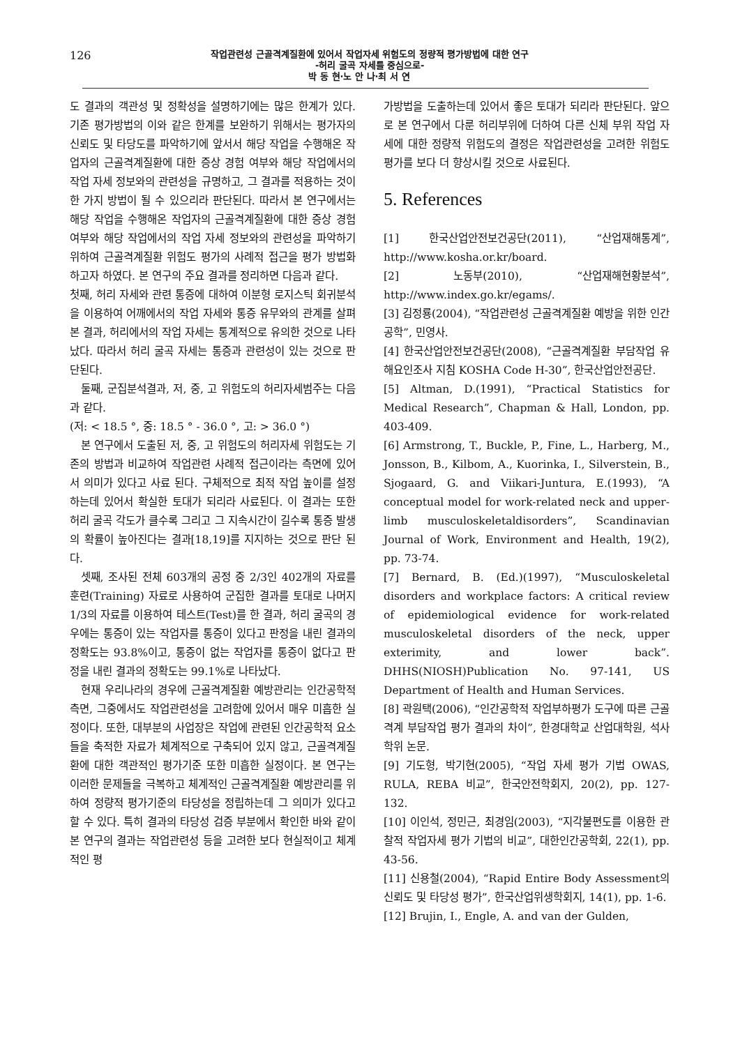126
작업관련성 근골격계질환에 있어서 작업자세 위험도의 정량적 평가방법에 대한 연구
-허리 굴곡 자세를 중심으로-
박 동 현·노 안 나·최 서 연
도 결과의 객관성 및 정확성을 설명하기에는 많은 한계가 있다. 기존 평가방법의 이와 같은 한계를 보완하기 위해서는 평가자의 신뢰도 및 타당도를 파악하기에 앞서서 해당 작업을 수행해온 작업자의 근골격계질환에 대한 증상 경험 여부와 해당 작업에서의 작업 자세 정보와의 관련성을 규명하고, 그 결과를 적용하는 것이 한 가지 방법이 될 수 있으리라 판단된다. 따라서 본 연구에서는 해당 작업을 수행해온 작업자의 근골격계질환에 대한 증상 경험 여부와 해당 작업에서의 작업 자세 정보와의 관련성을 파악하기 위하여 근골격계질환 위험도 평가의 사례적 접근을 평가 방법화 하고자 하였다. 본 연구의 주요 결과를 정리하면 다음과 같다.
첫째, 허리 자세와 관련 통증에 대하여 이분형 로지스틱 회귀분석을 이용하여 어깨에서의 작업 자세와 통증 유무와의 관계를 살펴본 결과, 허리에서의 작업 자세는 통계적으로 유의한 것으로 나타났다. 따라서 허리 굴곡 자세는 통증과 관련성이 있는 것으로 판단된다.
둘째, 군집분석결과, 저, 중, 고 위험도의 허리자세범주는 다음과 같다.
(저: < 18.5 °, 중: 18.5 ° - 36.0 °, 고: > 36.0 °)
본 연구에서 도출된 저, 중, 고 위험도의 허리자세 위험도는 기존의 방법과 비교하여 작업관련 사례적 접근이라는 측면에 있어서 의미가 있다고 사료 된다. 구체적으로 최적 작업 높이를 설정하는데 있어서 확실한 토대가 되리라 사료된다. 이 결과는 또한 허리 굴곡 각도가 클수록 그리고 그 지속시간이 길수록 통증 발생의 확률이 높아진다는 결과[18,19]를 지지하는 것으로 판단 된다.
셋째, 조사된 전체 603개의 공정 중 2/3인 402개의 자료를 훈련(Training) 자료로 사용하여 군집한 결과를 토대로 나머지 1/3의 자료를 이용하여 테스트(Test)를 한 결과, 허리 굴곡의 경우에는 통증이 있는 작업자를 통증이 있다고 판정을 내린 결과의 정확도는 93.8%이고, 통증이 없는 작업자를 통증이 없다고 판정을 내린 결과의 정확도는 99.1%로 나타났다.
현재 우리나라의 경우에 근골격계질환 예방관리는 인간공학적 측면, 그중에서도 작업관련성을 고려함에 있어서 매우 미흡한 실정이다. 또한, 대부분의 사업장은 작업에 관련된 인간공학적 요소들을 축적한 자료가 체계적으로 구축되어 있지 않고, 근골격계질환에 대한 객관적인 평가기준 또한 미흡한 실정이다. 본 연구는 이러한 문제들을 극복하고 체계적인 근골격계질환 예방관리를 위하여 정량적 평가기준의 타당성을 정립하는데 그 의미가 있다고 할 수 있다. 특히 결과의 타당성 검증 부분에서 확인한 바와 같이 본 연구의 결과는 작업관련성 등을 고려한 보다 현실적이고 체계적인 평
가방법을 도출하는데 있어서 좋은 토대가 되리라 판단된다. 앞으로 본 연구에서 다룬 허리부위에 더하여 다른 신체 부위 작업 자세에 대한 정량적 위험도의 결정은 작업관련성을 고려한 위험도 평가를 보다 더 향상시킬 것으로 사료된다.
5. References
[1] 한국산업안전보건공단(2011), “산업재해통계”, http://www.kosha.or.kr/board.
[2] 노동부(2010), “산업재해현황분석”, http://www.index.go.kr/egams/.
[3] 김정룡(2004), “작업관련성 근골격계질환 예방을 위한 인간공학”, 민영사.
[4] 한국산업안전보건공단(2008), “근골격계질환 부담작업 유해요인조사 지침 KOSHA Code H-30”, 한국산업안전공단.
[5] Altman, D.(1991), “Practical Statistics for Medical Research”, Chapman & Hall, London, pp. 403-409.
[6] Armstrong, T., Buckle, P., Fine, L., Harberg, M., Jonsson, B., Kilbom, A., Kuorinka, I., Silverstein, B., Sjogaard, G. and Viikari-Juntura, E.(1993), “A conceptual model for work-related neck and upper-limb musculoskeletaldisorders”, Scandinavian Journal of Work, Environment and Health, 19(2), pp. 73-74.
[7] Bernard, B. (Ed.)(1997), “Musculoskeletal disorders and workplace factors: A critical review of epidemiological evidence for work-related musculoskeletal disorders of the neck, upper exterimity, and lower back”. DHHS(NIOSH)Publication No. 97-141, US Department of Health and Human Services.
[8] 곽원택(2006), “인간공학적 작업부하평가 도구에 따른 근골격계 부담작업 평가 결과의 차이”, 한경대학교 산업대학원, 석사학위 논문.
[9] 기도형, 박기현(2005), “작업 자세 평가 기법 OWAS, RULA, REBA 비교”, 한국안전학회지, 20(2), pp. 127-132.
[10] 이인석, 정민근, 최경임(2003), “지각불편도를 이용한 관찰적 작업자세 평가 기법의 비교”, 대한인간공학회, 22(1), pp. 43-56.
[11] 신용철(2004), “Rapid Entire Body Assessment의 신뢰도 및 타당성 평가”, 한국산업위생학회지, 14(1), pp. 1-6.
[12] Brujin, I., Engle, A. and van der Gulden,